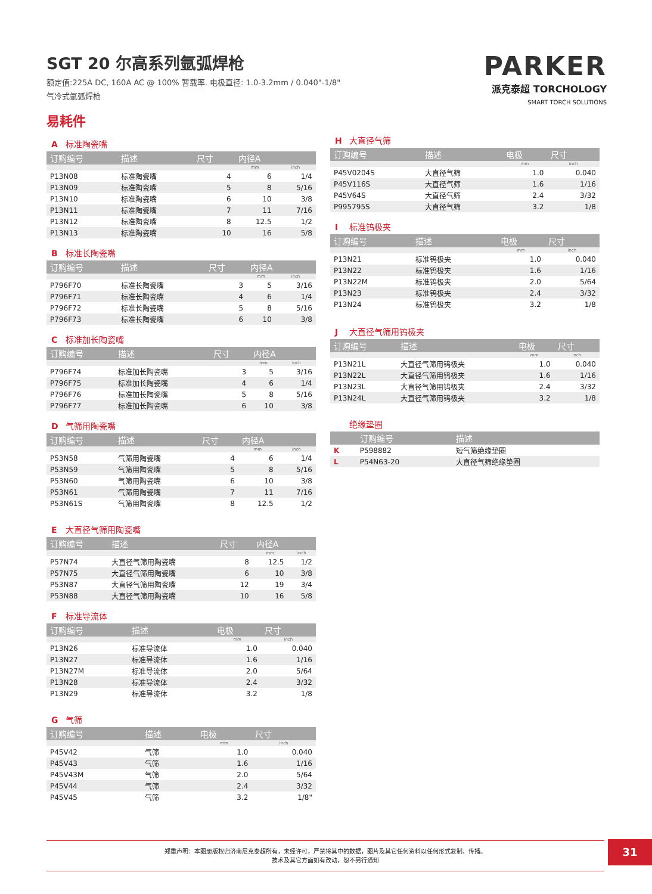SGT 20 尔高系列氩弧焊枪
额定值:225A DC, 160A AC @ 100% 暂载率. 电极直径: 1.0-3.2mm / 0.040"-1/8"
气冷式氩弧焊枪
PARKER
派克泰超 TORCHOLOGY
SMART TORCH SOLUTIONS
易耗件
A标准陶瓷嘴
| 订购编号 | 描述 | 尺寸 | 内径A | |
| --- | --- | --- | --- | --- |
| | | | mm | inch |
| P13N08 | 标准陶瓷嘴 | 4 | 6 | 1/4 |
| P13N09 | 标准陶瓷嘴 | 5 | 8 | 5/16 |
| P13N10 | 标准陶瓷嘴 | 6 | 10 | 3/8 |
| P13N11 | 标准陶瓷嘴 | 7 | 11 | 7/16 |
| P13N12 | 标准陶瓷嘴 | 8 | 12.5 | 1/2 |
| P13N13 | 标准陶瓷嘴 | 10 | 16 | 5/8 |
B标准长陶瓷嘴
| 订购编号 | 描述 | 尺寸 | 内径A | |
| --- | --- | --- | --- | --- |
| | | | mm | inch |
| P796F70 | 标准长陶瓷嘴 | 3 | 5 | 3/16 |
| P796F71 | 标准长陶瓷嘴 | 4 | 6 | 1/4 |
| P796F72 | 标准长陶瓷嘴 | 5 | 8 | 5/16 |
| P796F73 | 标准长陶瓷嘴 | 6 | 10 | 3/8 |
C标准加长陶瓷嘴
| 订购编号 | 描述 | 尺寸 | 内径A | |
| --- | --- | --- | --- | --- |
| | | | mm | inch |
| P796F74 | 标准加长陶瓷嘴 | 3 | 5 | 3/16 |
| P796F75 | 标准加长陶瓷嘴 | 4 | 6 | 1/4 |
| P796F76 | 标准加长陶瓷嘴 | 5 | 8 | 5/16 |
| P796F77 | 标准加长陶瓷嘴 | 6 | 10 | 3/8 |
D气筛用陶瓷嘴
| 订购编号 | 描述 | 尺寸 | 内径A | |
| --- | --- | --- | --- | --- |
| | | | mm | inch |
| P53N58 | 气筛用陶瓷嘴 | 4 | 6 | 1/4 |
| P53N59 | 气筛用陶瓷嘴 | 5 | 8 | 5/16 |
| P53N60 | 气筛用陶瓷嘴 | 6 | 10 | 3/8 |
| P53N61 | 气筛用陶瓷嘴 | 7 | 11 | 7/16 |
| P53N61S | 气筛用陶瓷嘴 | 8 | 12.5 | 1/2 |
E大直径气筛用陶瓷嘴
| 订购编号 | 描述 | 尺寸 | 内径A | |
| --- | --- | --- | --- | --- |
| | | | mm | inch |
| P57N74 | 大直径气筛用陶瓷嘴 | 8 | 12.5 | 1/2 |
| P57N75 | 大直径气筛用陶瓷嘴 | 6 | 10 | 3/8 |
| P53N87 | 大直径气筛用陶瓷嘴 | 12 | 19 | 3/4 |
| P53N88 | 大直径气筛用陶瓷嘴 | 10 | 16 | 5/8 |
F标准导流体
| 订购编号 | 描述 | 电极 | 尺寸 |
| --- | --- | --- | --- |
| | | mm | inch |
| P13N26 | 标准导流体 | 1.0 | 0.040 |
| P13N27 | 标准导流体 | 1.6 | 1/16 |
| P13N27M | 标准导流体 | 2.0 | 5/64 |
| P13N28 | 标准导流体 | 2.4 | 3/32 |
| P13N29 | 标准导流体 | 3.2 | 1/8 |
G气筛
| 订购编号 | 描述 | 电极 | 尺寸 |
| --- | --- | --- | --- |
| | | mm | inch |
| P45V42 | 气筛 | 1.0 | 0.040 |
| P45V43 | 气筛 | 1.6 | 1/16 |
| P45V43M | 气筛 | 2.0 | 5/64 |
| P45V44 | 气筛 | 2.4 | 3/32 |
| P45V45 | 气筛 | 3.2 | 1/8" |
H大直径气筛
| 订购编号 | 描述 | 电极 | 尺寸 |
| --- | --- | --- | --- |
| | | mm | inch |
| P45V0204S | 大直径气筛 | 1.0 | 0.040 |
| P45V116S | 大直径气筛 | 1.6 | 1/16 |
| P45V64S | 大直径气筛 | 2.4 | 3/32 |
| P995795S | 大直径气筛 | 3.2 | 1/8 |
I标准钨极夹
| 订购编号 | 描述 | 电极 | 尺寸 |
| --- | --- | --- | --- |
| | | mm | inch |
| P13N21 | 标准钨极夹 | 1.0 | 0.040 |
| P13N22 | 标准钨极夹 | 1.6 | 1/16 |
| P13N22M | 标准钨极夹 | 2.0 | 5/64 |
| P13N23 | 标准钨极夹 | 2.4 | 3/32 |
| P13N24 | 标准钨极夹 | 3.2 | 1/8 |
J大直径气筛用钨极夹
| 订购编号 | 描述 | 电极 | 尺寸 |
| --- | --- | --- | --- |
| | | mm | inch |
| P13N21L | 大直径气筛用钨极夹 | 1.0 | 0.040 |
| P13N22L | 大直径气筛用钨极夹 | 1.6 | 1/16 |
| P13N23L | 大直径气筛用钨极夹 | 2.4 | 3/32 |
| P13N24L | 大直径气筛用钨极夹 | 3.2 | 1/8 |
绝缘垫圈
| | 订购编号 | 描述 |
| --- | --- | --- |
| K | P598882 | 短气筛绝缘垫圈 |
| L | P54N63-20 | 大直径气筛绝缘垫圈 |
郑重声明：本图册版权归济南尼克泰超所有，未经许可，严禁将其中的数据，图片及其它任何资料以任何形式复制、传播。
技术及其它方面如有改动，恕不另行通知
31